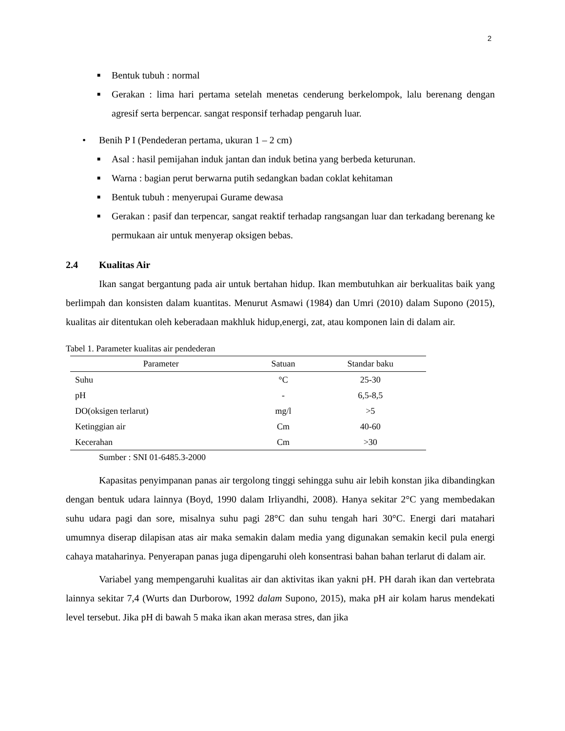2
■ Bentuk tubuh : normal
■ Gerakan : lima hari pertama setelah menetas cenderung berkelompok, lalu berenang dengan agresif serta berpencar. sangat responsif terhadap pengaruh luar.
• Benih P I (Pendederan pertama, ukuran 1 – 2 cm)
■ Asal : hasil pemijahan induk jantan dan induk betina yang berbeda keturunan.
■ Warna : bagian perut berwarna putih sedangkan badan coklat kehitaman
■ Bentuk tubuh : menyerupai Gurame dewasa
■ Gerakan : pasif dan terpencar, sangat reaktif terhadap rangsangan luar dan terkadang berenang ke permukaan air untuk menyerap oksigen bebas.
2.4 Kualitas Air
Ikan sangat bergantung pada air untuk bertahan hidup. Ikan membutuhkan air berkualitas baik yang berlimpah dan konsisten dalam kuantitas. Menurut Asmawi (1984) dan Umri (2010) dalam Supono (2015), kualitas air ditentukan oleh keberadaan makhluk hidup,energi, zat, atau komponen lain di dalam air.
Tabel 1. Parameter kualitas air pendederan
| Parameter | Satuan | Standar baku |
| --- | --- | --- |
| Suhu | °C | 25-30 |
| pH | - | 6,5-8,5 |
| DO(oksigen terlarut) | mg/l | >5 |
| Ketinggian air | Cm | 40-60 |
| Kecerahan | Cm | >30 |
Sumber : SNI 01-6485.3-2000
Kapasitas penyimpanan panas air tergolong tinggi sehingga suhu air lebih konstan jika dibandingkan dengan bentuk udara lainnya (Boyd, 1990 dalam Irliyandhi, 2008). Hanya sekitar 2°C yang membedakan suhu udara pagi dan sore, misalnya suhu pagi 28°C dan suhu tengah hari 30°C. Energi dari matahari umumnya diserap dilapisan atas air maka semakin dalam media yang digunakan semakin kecil pula energi cahaya mataharinya. Penyerapan panas juga dipengaruhi oleh konsentrasi bahan bahan terlarut di dalam air.
Variabel yang mempengaruhi kualitas air dan aktivitas ikan yakni pH. PH darah ikan dan vertebrata lainnya sekitar 7,4 (Wurts dan Durborow, 1992 dalam Supono, 2015), maka pH air kolam harus mendekati level tersebut. Jika pH di bawah 5 maka ikan akan merasa stres, dan jika